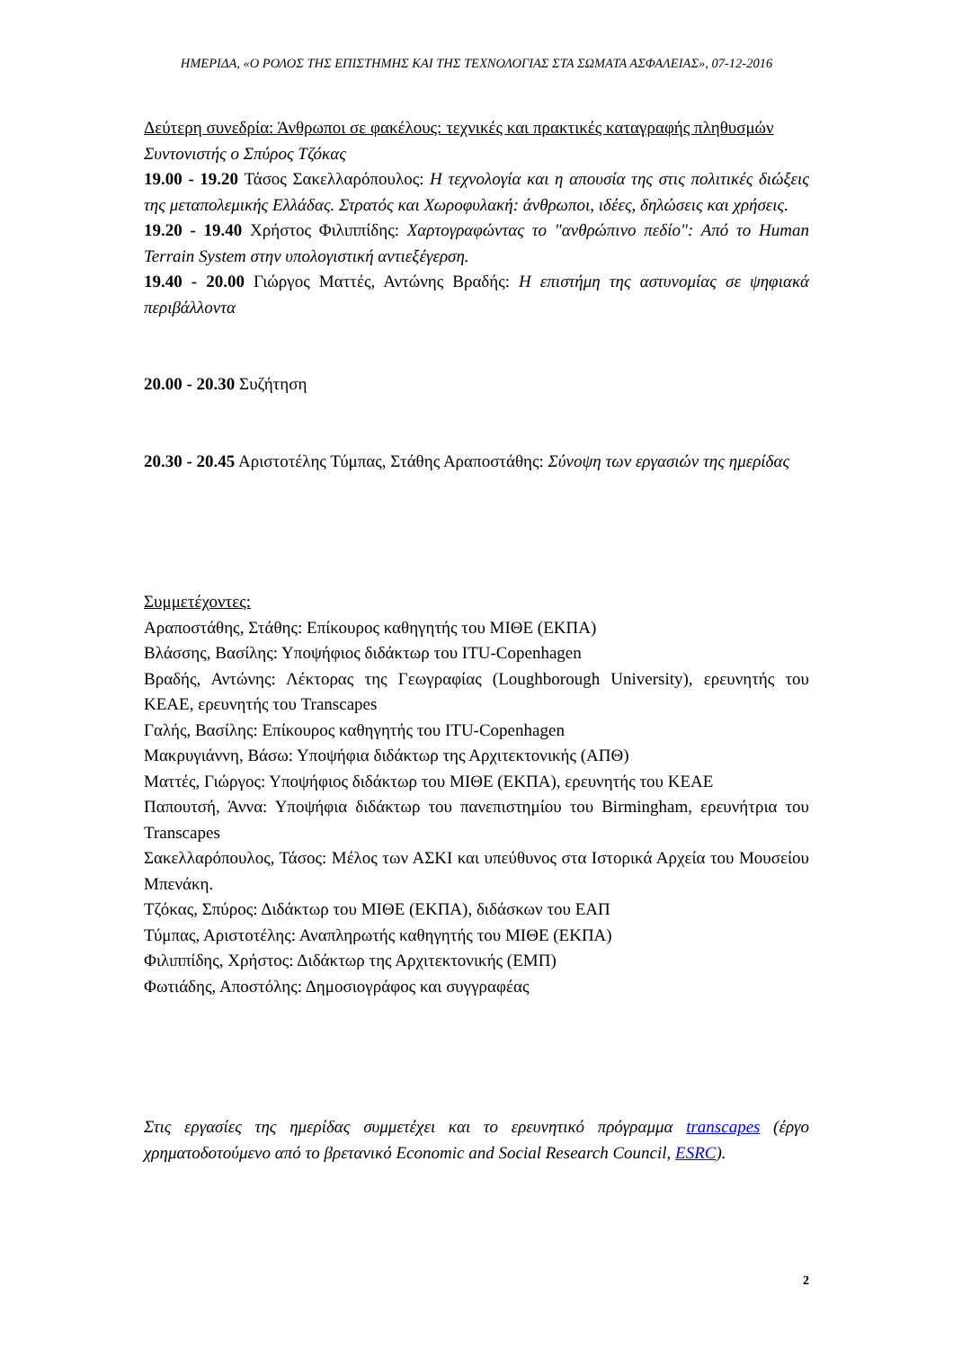ΗΜΕΡΙΔΑ, «Ο ΡΟΛΟΣ ΤΗΣ ΕΠΙΣΤΗΜΗΣ ΚΑΙ ΤΗΣ ΤΕΧΝΟΛΟΓΙΑΣ ΣΤΑ ΣΩΜΑΤΑ ΑΣΦΑΛΕΙΑΣ», 07-12-2016
Δεύτερη συνεδρία: Άνθρωποι σε φακέλους: τεχνικές και πρακτικές καταγραφής πληθυσμών
Συντονιστής ο Σπύρος Τζόκας
19.00 - 19.20 Τάσος Σακελλαρόπουλος: Η τεχνολογία και η απουσία της στις πολιτικές διώξεις της μεταπολεμικής Ελλάδας. Στρατός και Χωροφυλακή: άνθρωποι, ιδέες, δηλώσεις και χρήσεις.
19.20 - 19.40 Χρήστος Φιλιππίδης: Χαρτογραφώντας το "ανθρώπινο πεδίο": Από το Human Terrain System στην υπολογιστική αντιεξέγερση.
19.40 - 20.00 Γιώργος Ματτές, Αντώνης Βραδής: Η επιστήμη της αστυνομίας σε ψηφιακά περιβάλλοντα
20.00 - 20.30 Συζήτηση
20.30 - 20.45 Αριστοτέλης Τύμπας, Στάθης Αραποστάθης: Σύνοψη των εργασιών της ημερίδας
Συμμετέχοντες:
Αραποστάθης, Στάθης: Επίκουρος καθηγητής του ΜΙΘΕ (ΕΚΠΑ)
Βλάσσης, Βασίλης: Υποψήφιος διδάκτωρ του ITU-Copenhagen
Βραδής, Αντώνης: Λέκτορας της Γεωγραφίας (Loughborough University), ερευνητής του ΚΕΑΕ, ερευνητής του Transcapes
Γαλής, Βασίλης: Επίκουρος καθηγητής του ITU-Copenhagen
Μακρυγιάννη, Βάσω: Υποψήφια διδάκτωρ της Αρχιτεκτονικής (ΑΠΘ)
Ματτές, Γιώργος: Υποψήφιος διδάκτωρ του ΜΙΘΕ (ΕΚΠΑ), ερευνητής του ΚΕΑΕ
Παπουτσή, Άννα: Υποψήφια διδάκτωρ του πανεπιστημίου του Birmingham, ερευνήτρια του Transcapes
Σακελλαρόπουλος, Τάσος: Μέλος των ΑΣΚΙ και υπεύθυνος στα Ιστορικά Αρχεία του Μουσείου Μπενάκη.
Τζόκας, Σπύρος: Διδάκτωρ του ΜΙΘΕ (ΕΚΠΑ), διδάσκων του ΕΑΠ
Τύμπας, Αριστοτέλης: Αναπληρωτής καθηγητής του ΜΙΘΕ (ΕΚΠΑ)
Φιλιππίδης, Χρήστος: Διδάκτωρ της Αρχιτεκτονικής (ΕΜΠ)
Φωτιάδης, Αποστόλης: Δημοσιογράφος και συγγραφέας
Στις εργασίες της ημερίδας συμμετέχει και το ερευνητικό πρόγραμμα transcapes (έργο χρηματοδοτούμενο από το βρετανικό Economic and Social Research Council, ESRC).
2